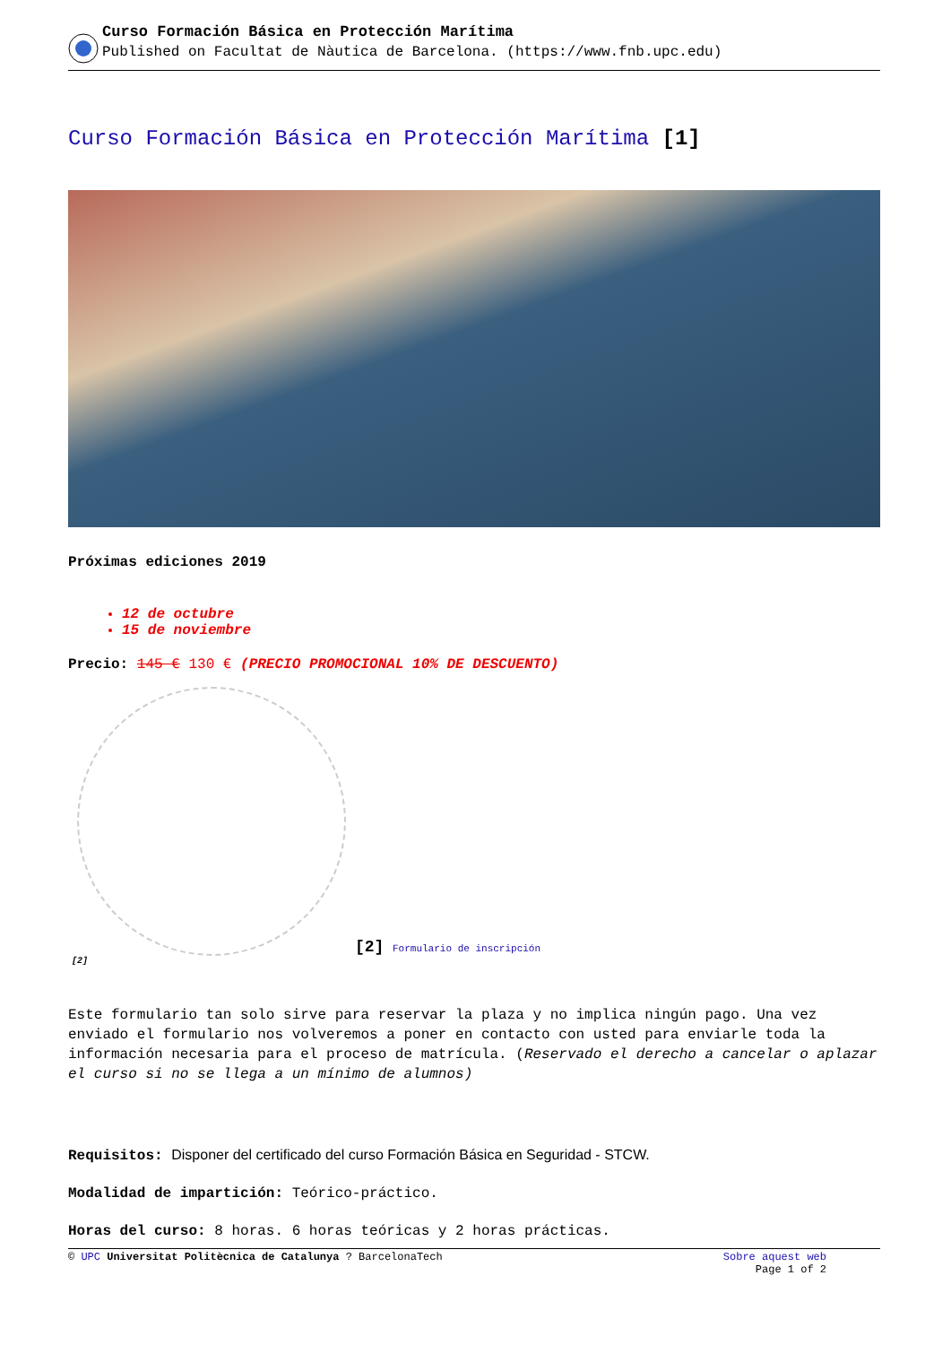Curso Formación Básica en Protección Marítima
Published on Facultat de Nàutica de Barcelona. (https://www.fnb.upc.edu)
Curso Formación Básica en Protección Marítima [1]
Próximas ediciones 2019
12 de octubre
15 de noviembre
Precio: 145 € 130 € (PRECIO PROMOCIONAL 10% DE DESCUENTO)
[2] Formulario de inscripción
[2]
Este formulario tan solo sirve para reservar la plaza y no implica ningún pago. Una vez enviado el formulario nos volveremos a poner en contacto con usted para enviarle toda la información necesaria para el proceso de matrícula. (Reservado el derecho a cancelar o aplazar el curso si no se llega a un mínimo de alumnos)
Requisitos: Disponer del certificado del curso Formación Básica en Seguridad - STCW.
Modalidad de impartición: Teórico-práctico.
Horas del curso: 8 horas. 6 horas teóricas y 2 horas prácticas.
© UPC Universitat Politècnica de Catalunya ? BarcelonaTech Sobre aquest web
Page 1 of 2